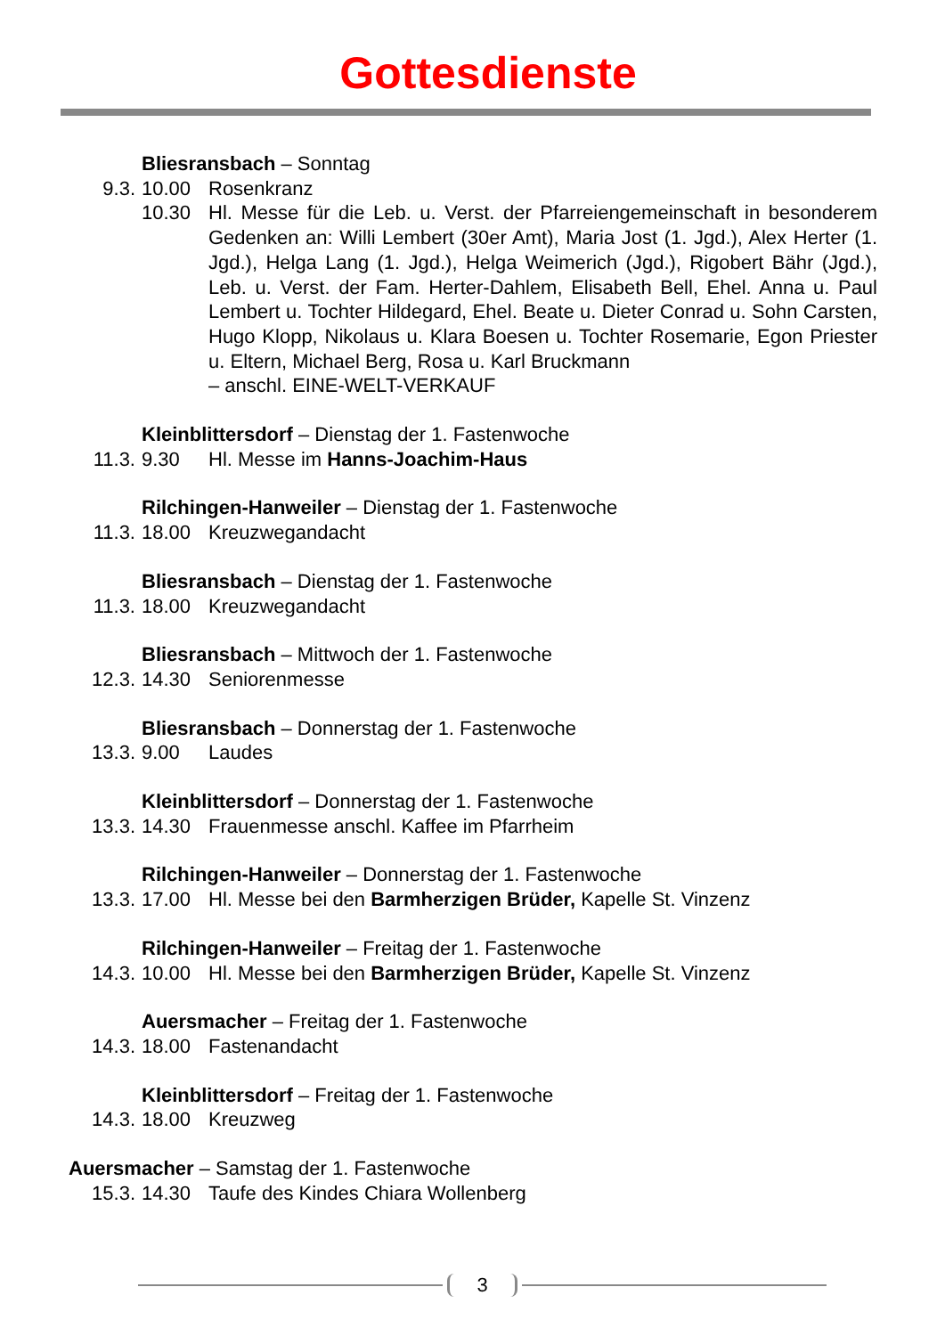Gottesdienste
Bliesransbach – Sonntag
9.3. 10.00 Rosenkranz
10.30 Hl. Messe für die Leb. u. Verst. der Pfarreiengemeinschaft in besonderem Gedenken an: Willi Lembert (30er Amt), Maria Jost (1. Jgd.), Alex Herter (1. Jgd.), Helga Lang (1. Jgd.), Helga Weimerich (Jgd.), Rigobert Bähr (Jgd.), Leb. u. Verst. der Fam. Herter-Dahlem, Elisabeth Bell, Ehel. Anna u. Paul Lembert u. Tochter Hildegard, Ehel. Beate u. Dieter Conrad u. Sohn Carsten, Hugo Klopp, Nikolaus u. Klara Boesen u. Tochter Rosemarie, Egon Priester u. Eltern, Michael Berg, Rosa u. Karl Bruckmann
– anschl. EINE-WELT-VERKAUF
Kleinblittersdorf – Dienstag der 1. Fastenwoche
11.3. 9.30 Hl. Messe im Hanns-Joachim-Haus
Rilchingen-Hanweiler – Dienstag der 1. Fastenwoche
11.3. 18.00 Kreuzwegandacht
Bliesransbach – Dienstag der 1. Fastenwoche
11.3. 18.00 Kreuzwegandacht
Bliesransbach – Mittwoch der 1. Fastenwoche
12.3. 14.30 Seniorenmesse
Bliesransbach – Donnerstag der 1. Fastenwoche
13.3. 9.00 Laudes
Kleinblittersdorf – Donnerstag der 1. Fastenwoche
13.3. 14.30 Frauenmesse anschl. Kaffee im Pfarrheim
Rilchingen-Hanweiler – Donnerstag der 1. Fastenwoche
13.3. 17.00 Hl. Messe bei den Barmherzigen Brüder, Kapelle St. Vinzenz
Rilchingen-Hanweiler – Freitag der 1. Fastenwoche
14.3. 10.00 Hl. Messe bei den Barmherzigen Brüder, Kapelle St. Vinzenz
Auersmacher – Freitag der 1. Fastenwoche
14.3. 18.00 Fastenandacht
Kleinblittersdorf – Freitag der 1. Fastenwoche
14.3. 18.00 Kreuzweg
Auersmacher – Samstag der 1. Fastenwoche
15.3. 14.30 Taufe des Kindes Chiara Wollenberg
3